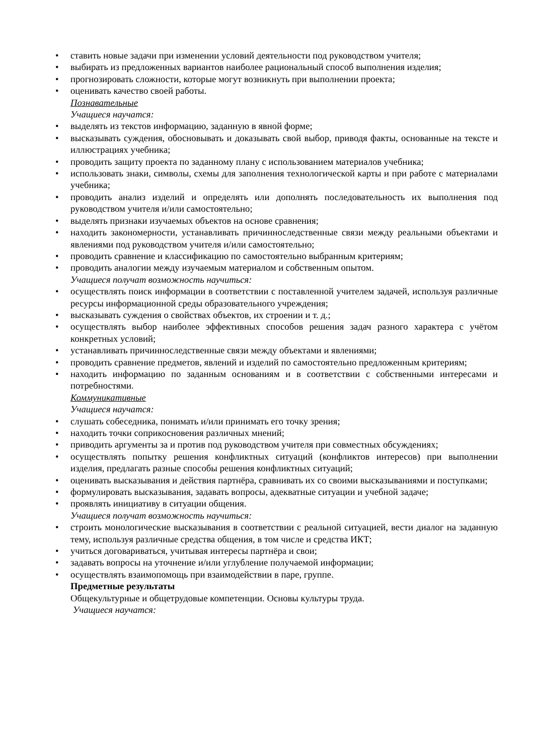• ставить новые задачи при изменении условий деятельности под руководством учителя;
• выбирать из предложенных вариантов наиболее рациональный способ выполнения изделия;
• прогнозировать сложности, которые могут возникнуть при выполнении проекта;
• оценивать качество своей работы.
Познавательные
Учащиеся научатся:
• выделять из текстов информацию, заданную в явной форме;
• высказывать суждения, обосновывать и доказывать свой выбор, приводя факты, основанные на тексте и иллюстрациях учебника;
• проводить защиту проекта по заданному плану с использованием материалов учебника;
• использовать знаки, символы, схемы для заполнения технологической карты и при работе с материалами учебника;
• проводить анализ изделий и определять или дополнять последовательность их выполнения под руководством учителя и/или самостоятельно;
• выделять признаки изучаемых объектов на основе сравнения;
• находить закономерности, устанавливать причинноследственные связи между реальными объектами и явлениями под руководством учителя и/или самостоятельно;
• проводить сравнение и классификацию по самостоятельно выбранным критериям;
• проводить аналогии между изучаемым материалом и собственным опытом.
Учащиеся получат возможность научиться:
• осуществлять поиск информации в соответствии с поставленной учителем задачей, используя различные ресурсы информационной среды образовательного учреждения;
• высказывать суждения о свойствах объектов, их строении и т. д.;
• осуществлять выбор наиболее эффективных способов решения задач разного характера с учётом конкретных условий;
• устанавливать причинноследственные связи между объектами и явлениями;
• проводить сравнение предметов, явлений и изделий по самостоятельно предложенным критериям;
• находить информацию по заданным основаниям и в соответствии с собственными интересами и потребностями.
Коммуникативные
Учащиеся научатся:
• слушать собеседника, понимать и/или принимать его точку зрения;
• находить точки соприкосновения различных мнений;
• приводить аргументы за и против под руководством учителя при совместных обсуждениях;
• осуществлять попытку решения конфликтных ситуаций (конфликтов интересов) при выполнении изделия, предлагать разные способы решения конфликтных ситуаций;
• оценивать высказывания и действия партнёра, сравнивать их со своими высказываниями и поступками;
• формулировать высказывания, задавать вопросы, адекватные ситуации и учебной задаче;
• проявлять инициативу в ситуации общения.
Учащиеся получат возможность научиться:
• строить монологические высказывания в соответствии с реальной ситуацией, вести диалог на заданную тему, используя различные средства общения, в том числе и средства ИКТ;
• учиться договариваться, учитывая интересы партнёра и свои;
• задавать вопросы на уточнение и/или углубление получаемой информации;
• осуществлять взаимопомощь при взаимодействии в паре, группе.
Предметные результаты
Общекультурные и общетрудовые компетенции. Основы культуры труда.
Учащиеся научатся: